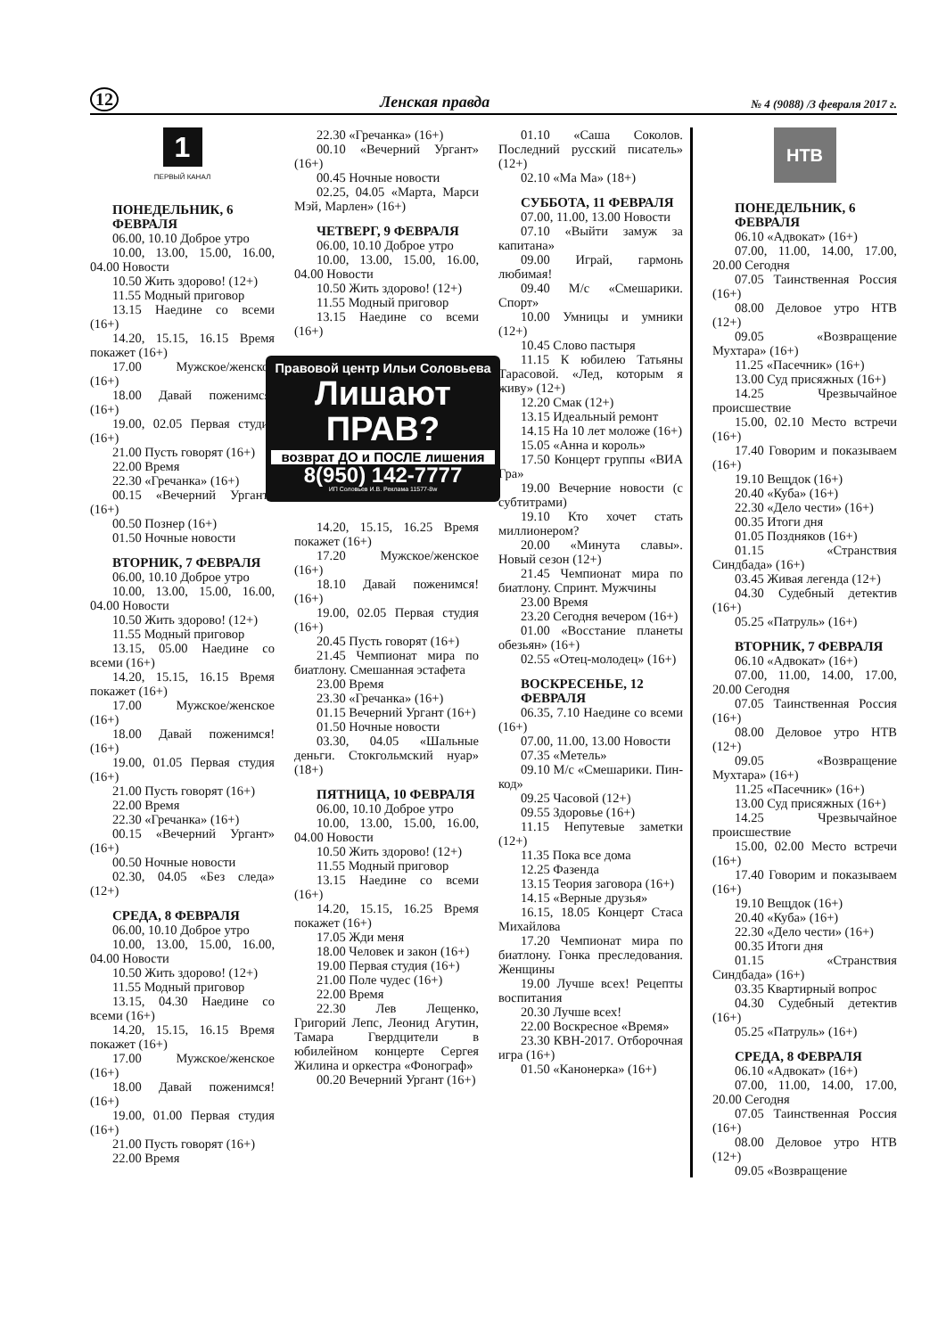12 Ленская правда № 4 (9088) /3 февраля 2017 г.
1
ПЕРВЫЙ КАНАЛ
ПОНЕДЕЛЬНИК, 6 ФЕВРАЛЯ
06.00, 10.10 Доброе утро
10.00, 13.00, 15.00, 16.00, 04.00 Новости
10.50 Жить здорово! (12+)
11.55 Модный приговор
13.15 Наедине со всеми (16+)
14.20, 15.15, 16.15 Время покажет (16+)
17.00 Мужское/женское (16+)
18.00 Давай поженимся! (16+)
19.00, 02.05 Первая студия (16+)
21.00 Пусть говорят (16+)
22.00 Время
22.30 «Гречанка» (16+)
00.15 «Вечерний Ургант» (16+)
00.50 Познер (16+)
01.50 Ночные новости
ВТОРНИК, 7 ФЕВРАЛЯ
06.00, 10.10 Доброе утро
10.00, 13.00, 15.00, 16.00, 04.00 Новости
10.50 Жить здорово! (12+)
11.55 Модный приговор
13.15, 05.00 Наедине со всеми (16+)
14.20, 15.15, 16.15 Время покажет (16+)
17.00 Мужское/женское (16+)
18.00 Давай поженимся! (16+)
19.00, 01.05 Первая студия (16+)
21.00 Пусть говорят (16+)
22.00 Время
22.30 «Гречанка» (16+)
00.15 «Вечерний Ургант» (16+)
00.50 Ночные новости
02.30, 04.05 «Без следа» (12+)
СРЕДА, 8 ФЕВРАЛЯ
06.00, 10.10 Доброе утро
10.00, 13.00, 15.00, 16.00, 04.00 Новости
10.50 Жить здорово! (12+)
11.55 Модный приговор
13.15, 04.30 Наедине со всеми (16+)
14.20, 15.15, 16.15 Время покажет (16+)
17.00 Мужское/женское (16+)
18.00 Давай поженимся! (16+)
19.00, 01.00 Первая студия (16+)
21.00 Пусть говорят (16+)
22.00 Время
22.30 «Гречанка» (16+)
00.10 «Вечерний Ургант» (16+)
00.45 Ночные новости
02.25, 04.05 «Марта, Марси Мэй, Марлен» (16+)
ЧЕТВЕРГ, 9 ФЕВРАЛЯ
06.00, 10.10 Доброе утро
10.00, 13.00, 15.00, 16.00, 04.00 Новости
10.50 Жить здорово! (12+)
11.55 Модный приговор
13.15 Наедине со всеми (16+)
Правовой центр Ильи Соловьева
Лишают ПРАВ?
возврат ДО и ПОСЛЕ лишения
8(950) 142-7777
ИП Соловьев И.В. Реклама 11577-8w
14.20, 15.15, 16.25 Время покажет (16+)
17.20 Мужское/женское (16+)
18.10 Давай поженимся! (16+)
19.00, 02.05 Первая студия (16+)
20.45 Пусть говорят (16+)
21.45 Чемпионат мира по биатлону. Смешанная эстафета
23.00 Время
23.30 «Гречанка» (16+)
01.15 Вечерний Ургант (16+)
01.50 Ночные новости
03.30, 04.05 «Шальные деньги. Стокгольмский нуар» (18+)
ПЯТНИЦА, 10 ФЕВРАЛЯ
06.00, 10.10 Доброе утро
10.00, 13.00, 15.00, 16.00, 04.00 Новости
10.50 Жить здорово! (12+)
11.55 Модный приговор
13.15 Наедине со всеми (16+)
14.20, 15.15, 16.25 Время покажет (16+)
17.05 Жди меня
18.00 Человек и закон (16+)
19.00 Первая студия (16+)
21.00 Поле чудес (16+)
22.00 Время
22.30 Лев Лещенко, Григорий Лепс, Леонид Агутин, Тамара Гвердцители в юбилейном концерте Сергея Жилина и оркестра «Фонограф»
00.20 Вечерний Ургант (16+)
01.10 «Саша Соколов. Последний русский писатель» (12+)
02.10 «Ма Ма» (18+)
СУББОТА, 11 ФЕВРАЛЯ
07.00, 11.00, 13.00 Новости
07.10 «Выйти замуж за капитана»
09.00 Играй, гармонь любимая!
09.40 М/с «Смешарики. Спорт»
10.00 Умницы и умники (12+)
10.45 Слово пастыря
11.15 К юбилею Татьяны Тарасовой. «Лед, которым я живу» (12+)
12.20 Смак (12+)
13.15 Идеальный ремонт
14.15 На 10 лет моложе (16+)
15.05 «Анна и король»
17.50 Концерт группы «ВИА Гра»
19.00 Вечерние новости (с субтитрами)
19.10 Кто хочет стать миллионером?
20.00 «Минута славы». Новый сезон (12+)
21.45 Чемпионат мира по биатлону. Спринт. Мужчины
23.00 Время
23.20 Сегодня вечером (16+)
01.00 «Восстание планеты обезьян» (16+)
02.55 «Отец-молодец» (16+)
ВОСКРЕСЕНЬЕ, 12 ФЕВРАЛЯ
06.35, 7.10 Наедине со всеми (16+)
07.00, 11.00, 13.00 Новости
07.35 «Метель»
09.10 М/с «Смешарики. Пин-код»
09.25 Часовой (12+)
09.55 Здоровье (16+)
11.15 Непутевые заметки (12+)
11.35 Пока все дома
12.25 Фазенда
13.15 Теория заговора (16+)
14.15 «Верные друзья»
16.15, 18.05 Концерт Стаса Михайлова
17.20 Чемпионат мира по биатлону. Гонка преследования. Женщины
19.00 Лучше всех! Рецепты воспитания
20.30 Лучше всех!
22.00 Воскресное «Время»
23.30 КВН-2017. Отборочная игра (16+)
01.50 «Канонерка» (16+)
НТВ
ПОНЕДЕЛЬНИК, 6 ФЕВРАЛЯ
06.10 «Адвокат» (16+)
07.00, 11.00, 14.00, 17.00, 20.00 Сегодня
07.05 Таинственная Россия (16+)
08.00 Деловое утро НТВ (12+)
09.05 «Возвращение Мухтара» (16+)
11.25 «Пасечник» (16+)
13.00 Суд присяжных (16+)
14.25 Чрезвычайное происшествие
15.00, 02.10 Место встречи (16+)
17.40 Говорим и показываем (16+)
19.10 Вещдок (16+)
20.40 «Куба» (16+)
22.30 «Дело чести» (16+)
00.35 Итоги дня
01.05 Поздняков (16+)
01.15 «Странствия Синдбада» (16+)
03.45 Живая легенда (12+)
04.30 Судебный детектив (16+)
05.25 «Патруль» (16+)
ВТОРНИК, 7 ФЕВРАЛЯ
06.10 «Адвокат» (16+)
07.00, 11.00, 14.00, 17.00, 20.00 Сегодня
07.05 Таинственная Россия (16+)
08.00 Деловое утро НТВ (12+)
09.05 «Возвращение Мухтара» (16+)
11.25 «Пасечник» (16+)
13.00 Суд присяжных (16+)
14.25 Чрезвычайное происшествие
15.00, 02.00 Место встречи (16+)
17.40 Говорим и показываем (16+)
19.10 Вещдок (16+)
20.40 «Куба» (16+)
22.30 «Дело чести» (16+)
00.35 Итоги дня
01.15 «Странствия Синдбада» (16+)
03.35 Квартирный вопрос
04.30 Судебный детектив (16+)
05.25 «Патруль» (16+)
СРЕДА, 8 ФЕВРАЛЯ
06.10 «Адвокат» (16+)
07.00, 11.00, 14.00, 17.00, 20.00 Сегодня
07.05 Таинственная Россия (16+)
08.00 Деловое утро НТВ (12+)
09.05 «Возвращение